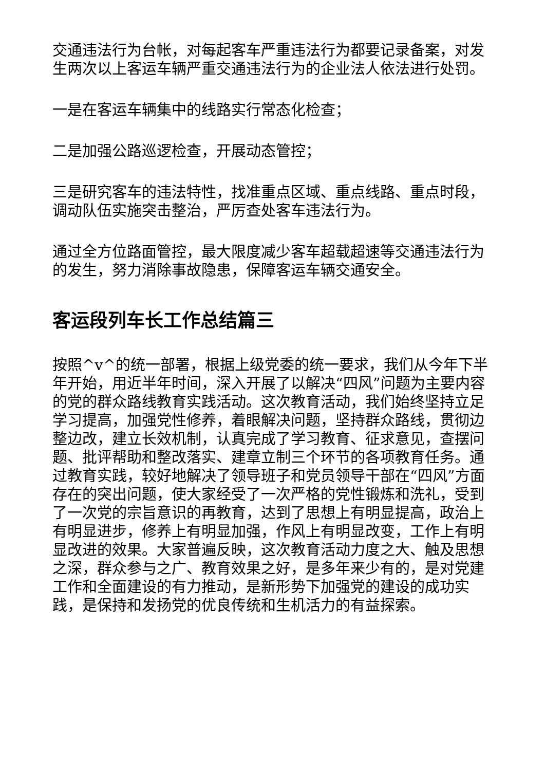交通违法行为台帐，对每起客车严重违法行为都要记录备案，对发生两次以上客运车辆严重交通违法行为的企业法人依法进行处罚。
一是在客运车辆集中的线路实行常态化检查；
二是加强公路巡逻检查，开展动态管控；
三是研究客车的违法特性，找准重点区域、重点线路、重点时段，调动队伍实施突击整治，严厉查处客车违法行为。
通过全方位路面管控，最大限度减少客车超载超速等交通违法行为的发生，努力消除事故隐患，保障客运车辆交通安全。
客运段列车长工作总结篇三
按照^v^的统一部署，根据上级党委的统一要求，我们从今年下半年开始，用近半年时间，深入开展了以解决“四风”问题为主要内容的党的群众路线教育实践活动。这次教育活动，我们始终坚持立足学习提高，加强党性修养，着眼解决问题，坚持群众路线，贯彻边整边改，建立长效机制，认真完成了学习教育、征求意见，查摆问题、批评帮助和整改落实、建章立制三个环节的各项教育任务。通过教育实践，较好地解决了领导班子和党员领导干部在“四风”方面存在的突出问题，使大家经受了一次严格的党性锻炼和洗礼，受到了一次党的宗旨意识的再教育，达到了思想上有明显提高，政治上有明显进步，修养上有明显加强，作风上有明显改变，工作上有明显改进的效果。大家普遍反映，这次教育活动力度之大、触及思想之深，群众参与之广、教育效果之好，是多年来少有的，是对党建工作和全面建设的有力推动，是新形势下加强党的建设的成功实践，是保持和发扬党的优良传统和生机活力的有益探索。